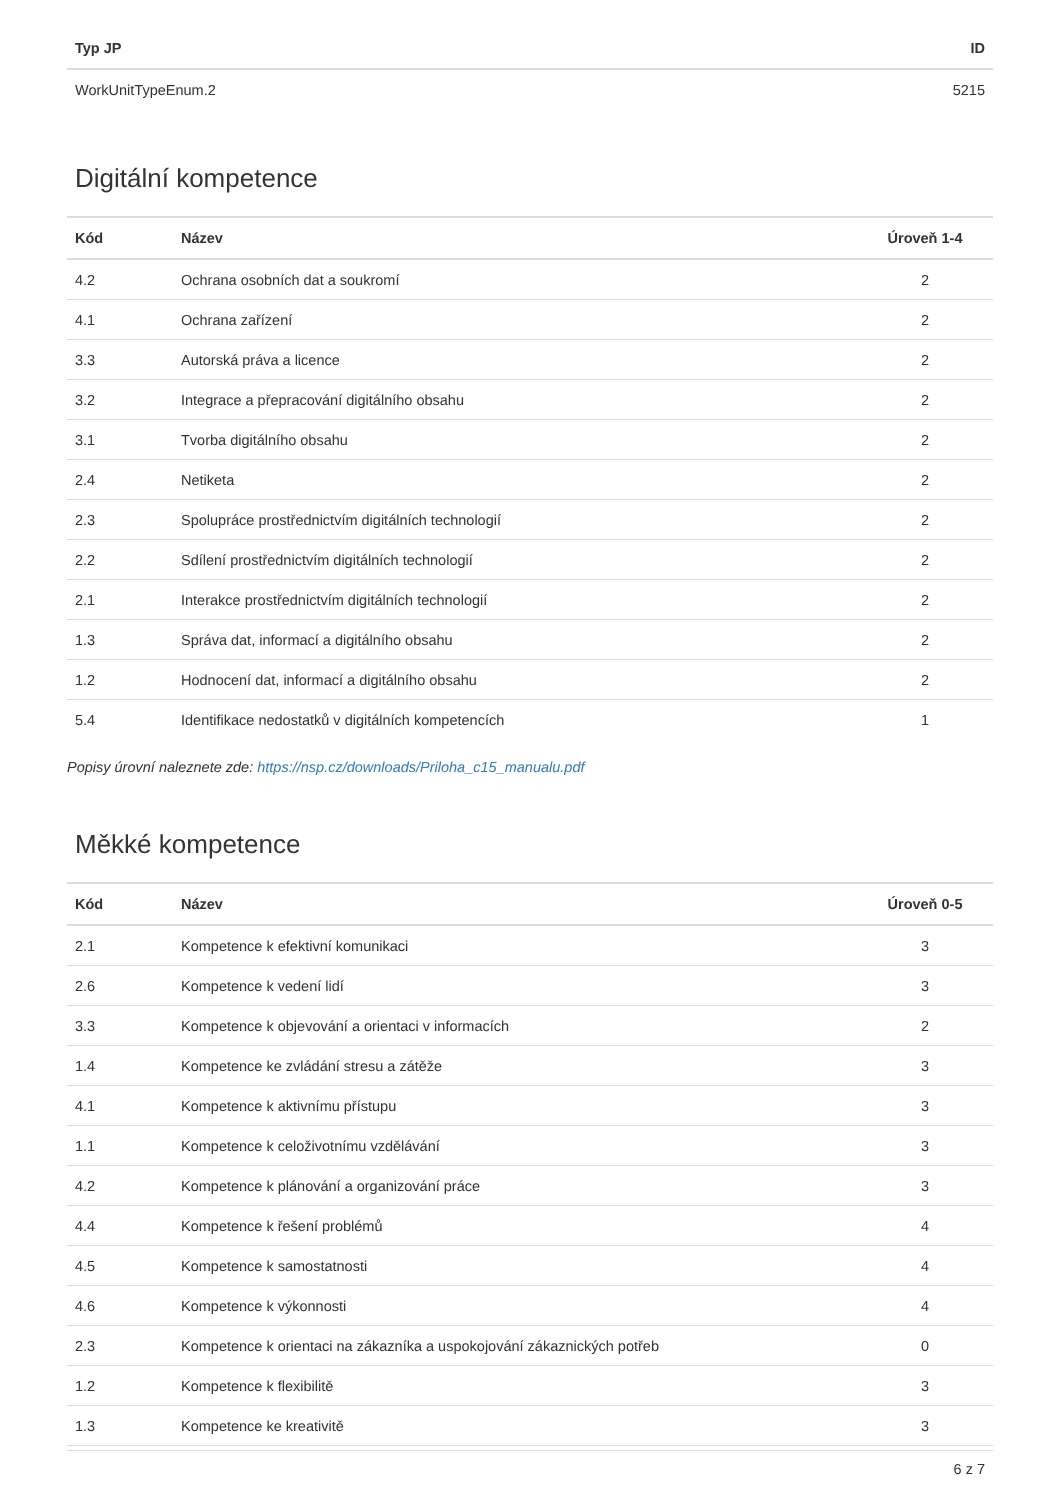| Typ JP | ID |
| --- | --- |
| WorkUnitTypeEnum.2 | 5215 |
Digitální kompetence
| Kód | Název | Úroveň 1-4 |
| --- | --- | --- |
| 4.2 | Ochrana osobních dat a soukromí | 2 |
| 4.1 | Ochrana zařízení | 2 |
| 3.3 | Autorská práva a licence | 2 |
| 3.2 | Integrace a přepracování digitálního obsahu | 2 |
| 3.1 | Tvorba digitálního obsahu | 2 |
| 2.4 | Netiketa | 2 |
| 2.3 | Spolupráce prostřednictvím digitálních technologií | 2 |
| 2.2 | Sdílení prostřednictvím digitálních technologií | 2 |
| 2.1 | Interakce prostřednictvím digitálních technologií | 2 |
| 1.3 | Správa dat, informací a digitálního obsahu | 2 |
| 1.2 | Hodnocení dat, informací a digitálního obsahu | 2 |
| 5.4 | Identifikace nedostatků v digitálních kompetencích | 1 |
Popisy úrovní naleznete zde: https://nsp.cz/downloads/Priloha_c15_manualu.pdf
Měkké kompetence
| Kód | Název | Úroveň 0-5 |
| --- | --- | --- |
| 2.1 | Kompetence k efektivní komunikaci | 3 |
| 2.6 | Kompetence k vedení lidí | 3 |
| 3.3 | Kompetence k objevování a orientaci v informacích | 2 |
| 1.4 | Kompetence ke zvládání stresu a zátěže | 3 |
| 4.1 | Kompetence k aktivnímu přístupu | 3 |
| 1.1 | Kompetence k celoživotnímu vzdělávání | 3 |
| 4.2 | Kompetence k plánování a organizování práce | 3 |
| 4.4 | Kompetence k řešení problémů | 4 |
| 4.5 | Kompetence k samostatnosti | 4 |
| 4.6 | Kompetence k výkonnosti | 4 |
| 2.3 | Kompetence k orientaci na zákazníka a uspokojování zákaznických potřeb | 0 |
| 1.2 | Kompetence k flexibilitě | 3 |
| 1.3 | Kompetence ke kreativitě | 3 |
6 z 7